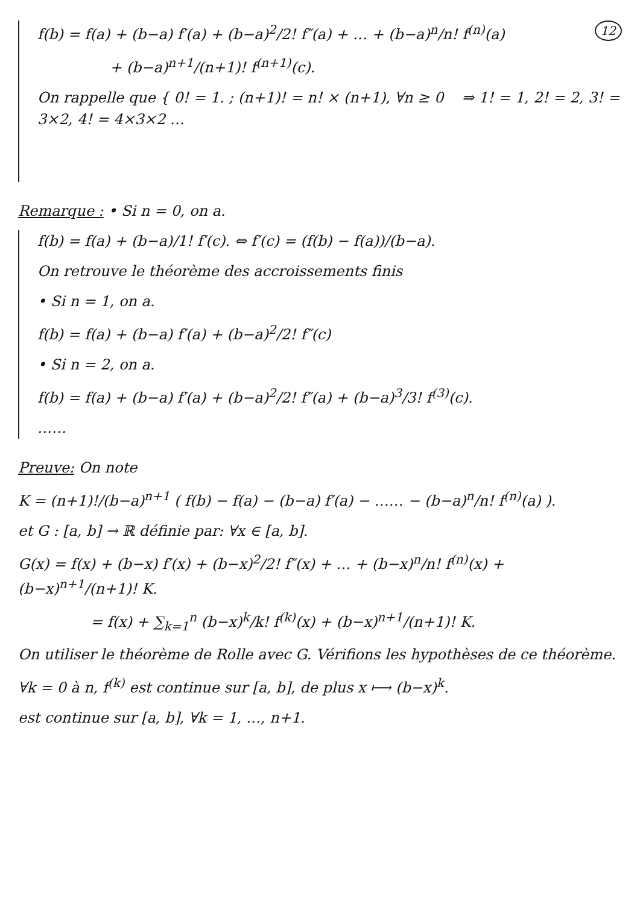12
f(b) = f(a) + (b−a) f′(a) + (b−a)<sup>2</sup>/2! f″(a) + … + (b−a)<sup>n</sup>/n! f<sup>(n)</sup>(a)
+ (b−a)<sup>n+1</sup>/(n+1)! f<sup>(n+1)</sup>(c).
On rappelle que { 0! = 1. ; (n+1)! = n! × (n+1), ∀n ≥ 0 ⇒ 1! = 1, 2! = 2, 3! = 3×2, 4! = 4×3×2 …
Remarque : • Si n = 0, on a.
f(b) = f(a) + (b−a)/1! f′(c). ⇔ f′(c) = (f(b) − f(a))/(b−a).
On retrouve le théorème des accroissements finis
• Si n = 1, on a.
f(b) = f(a) + (b−a) f′(a) + (b−a)<sup>2</sup>/2! f″(c)
• Si n = 2, on a.
f(b) = f(a) + (b−a) f′(a) + (b−a)<sup>2</sup>/2! f″(a) + (b−a)<sup>3</sup>/3! f<sup>(3)</sup>(c).
……
Preuve: On note
K = (n+1)!/(b−a)<sup>n+1</sup> ( f(b) − f(a) − (b−a) f′(a) − …… − (b−a)<sup>n</sup>/n! f<sup>(n)</sup>(a) ).
et G : [a, b] → ℝ définie par: ∀x ∈ [a, b].
G(x) = f(x) + (b−x) f′(x) + (b−x)<sup>2</sup>/2! f″(x) + … + (b−x)<sup>n</sup>/n! f<sup>(n)</sup>(x) + (b−x)<sup>n+1</sup>/(n+1)! K.
= f(x) + ∑<sub>k=1</sub><sup>n</sup> (b−x)<sup>k</sup>/k! f<sup>(k)</sup>(x) + (b−x)<sup>n+1</sup>/(n+1)! K.
On utiliser le théorème de Rolle avec G. Vérifions les hypothèses de ce théorème.
∀k = 0 à n, f<sup>(k)</sup> est continue sur [a, b], de plus x ⟼ (b−x)<sup>k</sup>.
est continue sur [a, b], ∀k = 1, …, n+1.